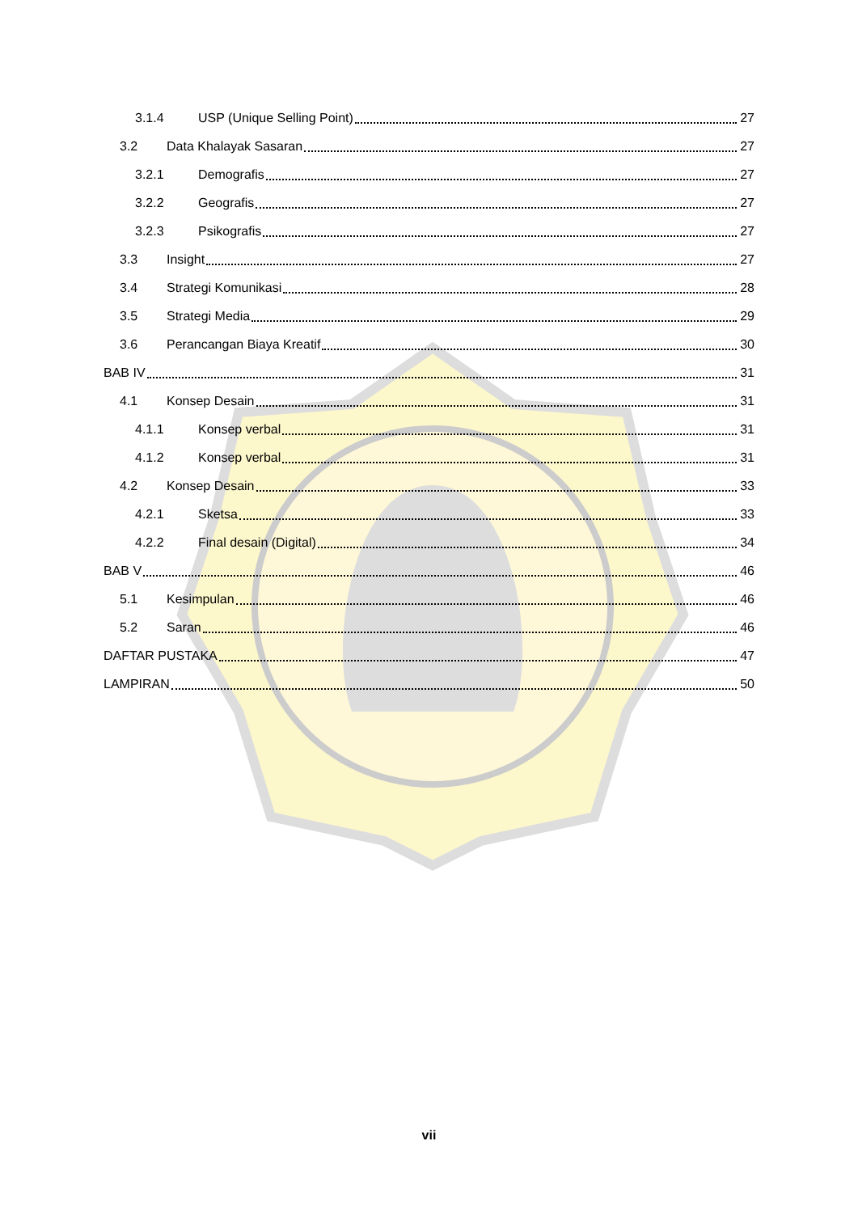3.1.4 USP (Unique Selling Point) 27
3.2 Data Khalayak Sasaran 27
3.2.1 Demografis 27
3.2.2 Geografis 27
3.2.3 Psikografis 27
3.3 Insight 27
3.4 Strategi Komunikasi 28
3.5 Strategi Media 29
3.6 Perancangan Biaya Kreatif 30
BAB IV 31
4.1 Konsep Desain 31
4.1.1 Konsep verbal 31
4.1.2 Konsep verbal 31
4.2 Konsep Desain 33
4.2.1 Sketsa 33
4.2.2 Final desain (Digital) 34
BAB V 46
5.1 Kesimpulan 46
5.2 Saran 46
DAFTAR PUSTAKA 47
LAMPIRAN 50
vii